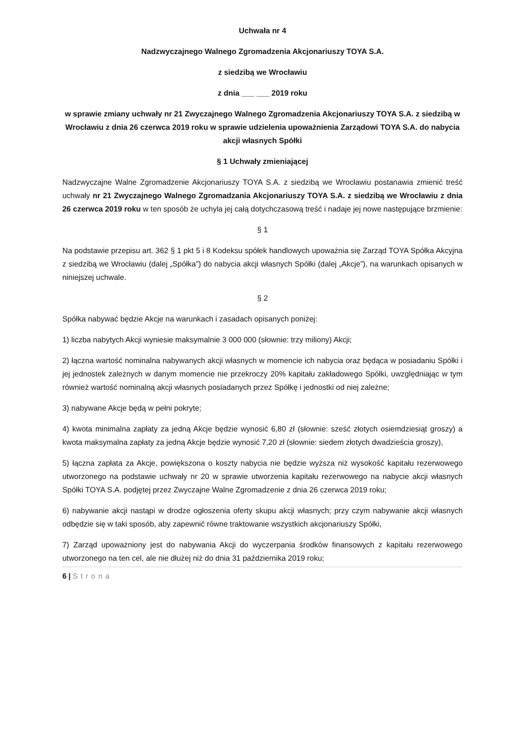Uchwała nr 4
Nadzwyczajnego Walnego Zgromadzenia Akcjonariuszy TOYA S.A.
z siedzibą we Wrocławiu
z dnia ___ ___ 2019 roku
w sprawie zmiany uchwały nr 21 Zwyczajnego Walnego Zgromadzenia Akcjonariuszy TOYA S.A. z siedzibą w Wrocławiu z dnia 26 czerwca 2019 roku w sprawie udzielenia upoważnienia Zarządowi TOYA S.A. do nabycia akcji własnych Spółki
§ 1 Uchwały zmieniającej
Nadzwyczajne Walne Zgromadzenie Akcjonariuszy TOYA S.A. z siedzibą we Wrocławiu postanawia zmienić treść uchwały nr 21 Zwyczajnego Walnego Zgromadzania Akcjonariuszy TOYA S.A. z siedzibą we Wrocławiu z dnia 26 czerwca 2019 roku w ten sposób że uchyla jej całą dotychczasową treść i nadaje jej nowe następujące brzmienie:
§ 1
Na podstawie przepisu art. 362 § 1 pkt 5 i 8 Kodeksu spółek handlowych upoważnia się Zarząd TOYA Spółka Akcyjna z siedzibą we Wrocławiu (dalej „Spółka”) do nabycia akcji własnych Spółki (dalej „Akcje”), na warunkach opisanych w niniejszej uchwale.
§ 2
Spółka nabywać będzie Akcje na warunkach i zasadach opisanych poniżej:
1) liczba nabytych Akcji wyniesie maksymalnie 3 000 000 (słownie: trzy miliony) Akcji;
2) łączna wartość nominalna nabywanych akcji własnych w momencie ich nabycia oraz będąca w posiadaniu Spółki i jej jednostek zależnych w danym momencie nie przekroczy 20% kapitału zakładowego Spółki, uwzględniając w tym również wartość nominalną akcji własnych posiadanych przez Spółkę i jednostki od niej zależne;
3) nabywane Akcje będą w pełni pokryte;
4) kwota minimalna zapłaty za jedną Akcje będzie wynosić 6,80 zł (słownie: sześć złotych osiemdziesiąt groszy) a kwota maksymalna zapłaty za jedną Akcje będzie wynosić 7,20 zł (słownie: siedem złotych dwadzieścia groszy),
5) łączna zapłata za Akcje, powiększona o koszty nabycia nie będzie wyższa niż wysokość kapitału rezerwowego utworzonego na podstawie uchwały nr 20 w sprawie utworzenia kapitału rezerwowego na nabycie akcji własnych Spółki TOYA S.A. podjętej przez Zwyczajne Walne Zgromadzenie z dnia 26 czerwca 2019 roku;
6) nabywanie akcji nastąpi w drodze ogłoszenia oferty skupu akcji własnych; przy czym nabywanie akcji własnych odbędzie się w taki sposób, aby zapewnić równe traktowanie wszystkich akcjonariuszy Spółki,
7) Zarząd upoważniony jest do nabywania Akcji do wyczerpania środków finansowych z kapitału rezerwowego utworzonego na ten cel, ale nie dłużej niż do dnia 31 października 2019 roku;
6 | Strona